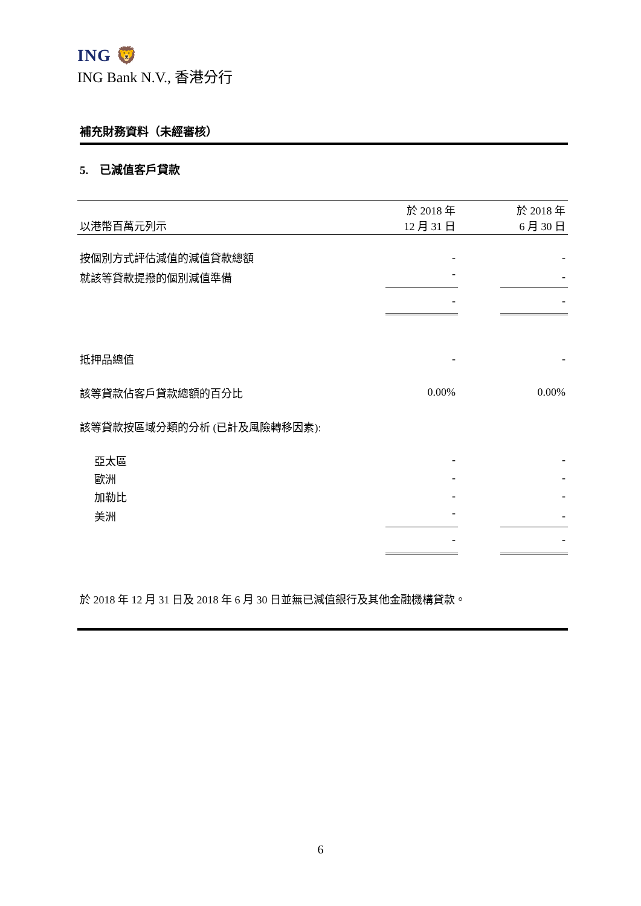ING 🦁
ING Bank N.V., 香港分行
補充財務資料（未經審核）
5. 已減值客戶貸款
| 以港幣百萬元列示 | 於 2018 年 12 月 31 日 | | 於 2018 年 6 月 30 日 |
| --- | --- | --- | --- |
| 按個別方式評估減值的減值貸款總額 | - | | - |
| 就該等貸款提撥的個別減值準備 | - | | - |
| | - | | - |
| 抵押品總值 | - | | - |
| 該等貸款佔客戶貸款總額的百分比 | 0.00% | | 0.00% |
| 該等貸款按區域分類的分析 (已計及風險轉移因素): | | | |
| 亞太區 | - | | - |
| 歐洲 | - | | - |
| 加勒比 | - | | - |
| 美洲 | - | | - |
| | - | | - |
於 2018 年 12 月 31 日及 2018 年 6 月 30 日並無已減值銀行及其他金融機構貸款。
6